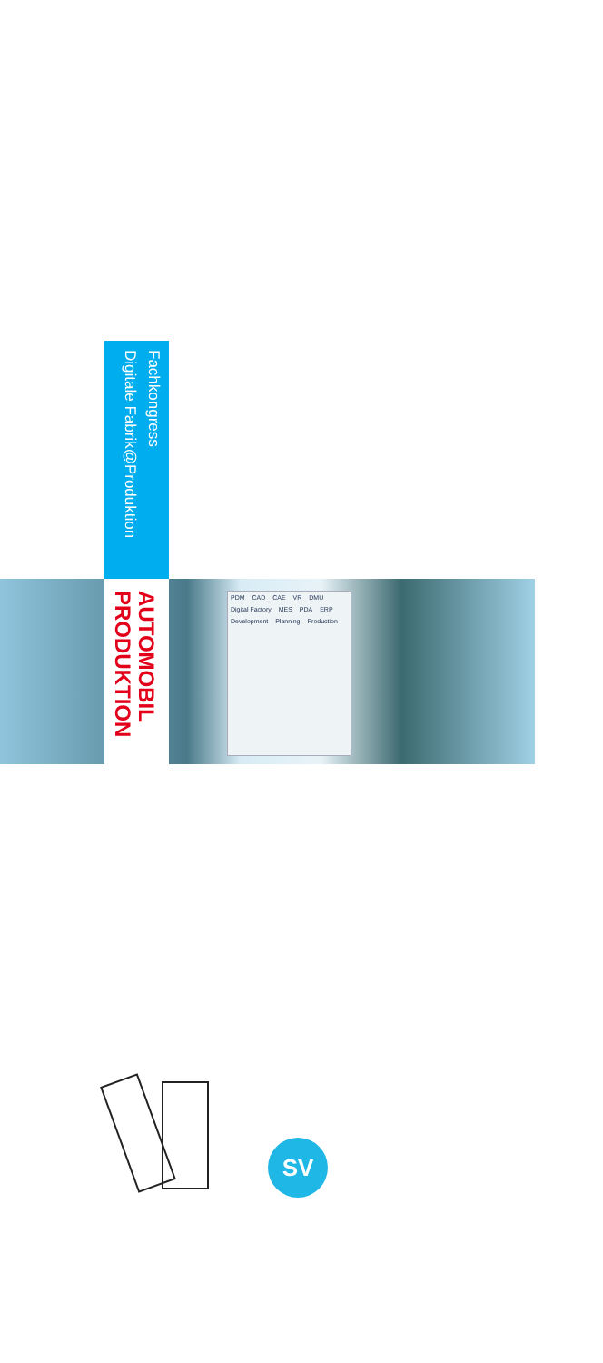Fachkongress
Digitale Fabrik@Produktion
AUTOMOBIL
PRODUKTION
PDM CAD CAE VR DMU Digital Factory MES PDA ERP Development Planning Production
SV